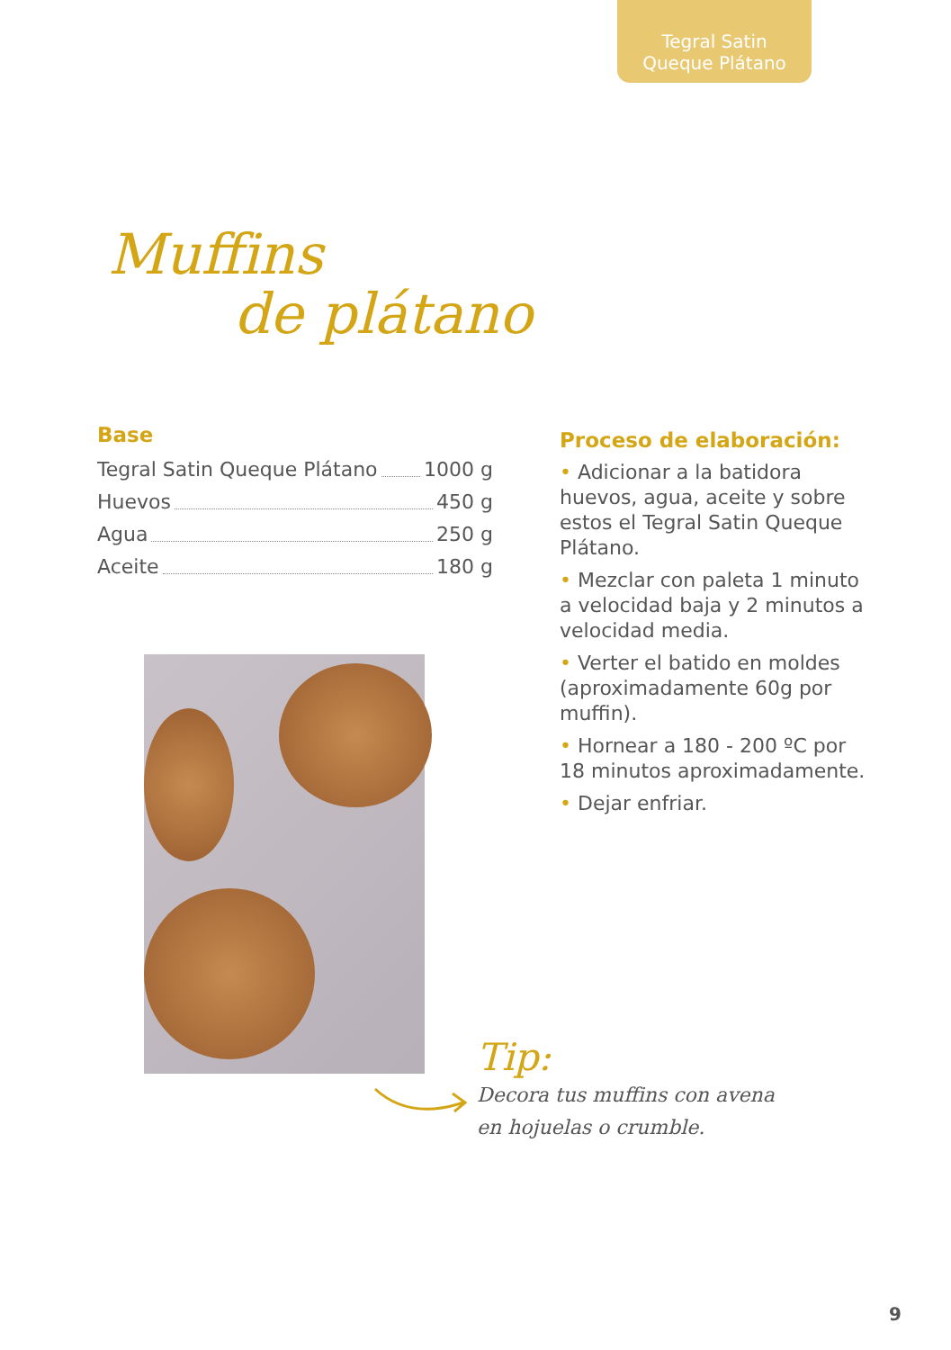Tegral Satin
Queque Plátano
Muffins
de plátano
Base
Tegral Satin Queque Plátano 1000 g
Huevos 450 g
Agua 250 g
Aceite 180 g
Proceso de elaboración:
• Adicionar a la batidora huevos, agua, aceite y sobre estos el Tegral Satin Queque Plátano.
• Mezclar con paleta 1 minuto a velocidad baja y 2 minutos a velocidad media.
• Verter el batido en moldes (aproximadamente 60g por muffin).
• Hornear a 180 - 200 ºC por 18 minutos aproximadamente.
• Dejar enfriar.
Tip:
Decora tus muffins con avena
en hojuelas o crumble.
9